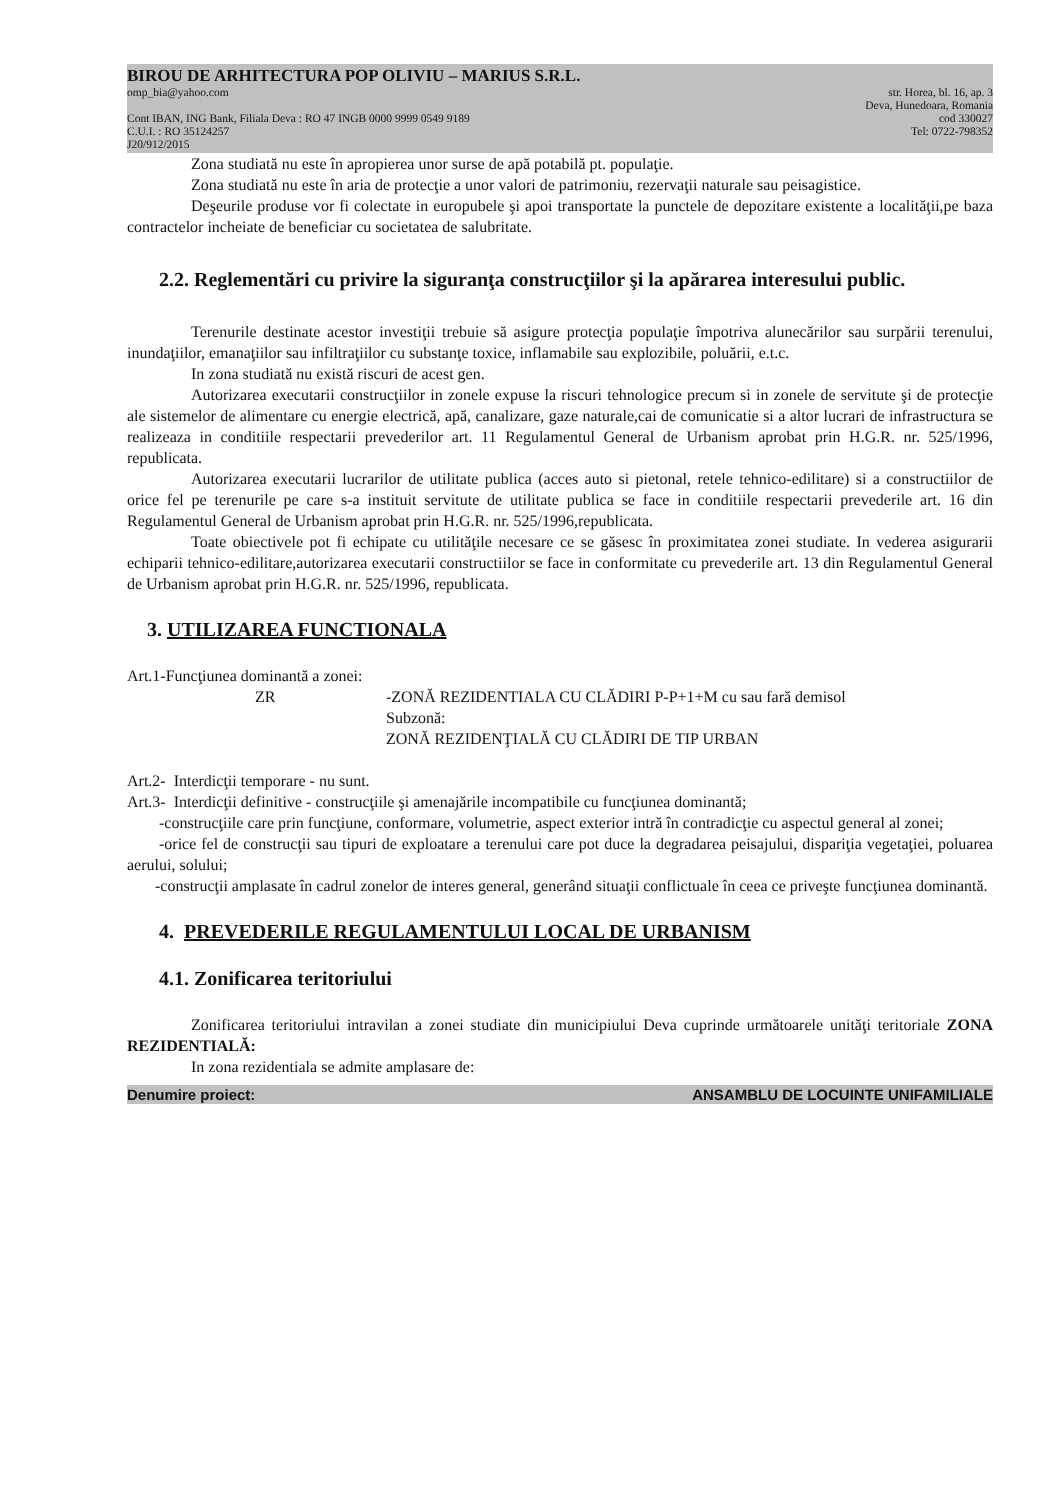BIROU DE ARHITECTURA POP OLIVIU – MARIUS S.R.L.
omp_bia@yahoo.com str. Horea, bl. 16, ap. 3
Deva, Hunedoara, Romania
Cont IBAN, ING Bank, Filiala Deva : RO 47 INGB 0000 9999 0549 9189 cod 330027
C.U.I. : RO 35124257 Tel: 0722-798352
J20/912/2015
Zona studiată nu este în apropierea unor surse de apă potabilă pt. populaţie.
Zona studiată nu este în aria de protecţie a unor valori de patrimoniu, rezervaţii naturale sau peisagistice.
Deşeurile produse vor fi colectate in europubele şi apoi transportate la punctele de depozitare existente a localităţii,pe baza contractelor incheiate de beneficiar cu societatea de salubritate.
2.2. Reglementări cu privire la siguranţa construcţiilor şi la apărarea interesului public.
Terenurile destinate acestor investiţii trebuie să asigure protecţia populaţie împotriva alunecărilor sau surpării terenului, inundaţiilor, emanaţiilor sau infiltraţiilor cu substanţe toxice, inflamabile sau explozibile, poluării, e.t.c.
In zona studiată nu există riscuri de acest gen.
Autorizarea executarii construcţiilor in zonele expuse la riscuri tehnologice precum si in zonele de servitute şi de protecţie ale sistemelor de alimentare cu energie electrică, apă, canalizare, gaze naturale,cai de comunicatie si a altor lucrari de infrastructura se realizeaza in conditiile respectarii prevederilor art. 11 Regulamentul General de Urbanism aprobat prin H.G.R. nr. 525/1996, republicata.
Autorizarea executarii lucrarilor de utilitate publica (acces auto si pietonal, retele tehnico-edilitare) si a constructiilor de orice fel pe terenurile pe care s-a instituit servitute de utilitate publica se face in conditiile respectarii prevederile art. 16 din Regulamentul General de Urbanism aprobat prin H.G.R. nr. 525/1996,republicata.
Toate obiectivele pot fi echipate cu utilităţile necesare ce se găsesc în proximitatea zonei studiate. In vederea asigurarii echiparii tehnico-edilitare,autorizarea executarii constructiilor se face in conformitate cu prevederile art. 13 din Regulamentul General de Urbanism aprobat prin H.G.R. nr. 525/1996, republicata.
3. UTILIZAREA FUNCTIONALA
Art.1-Funcţiunea dominantă a zonei:
ZR -ZONĂ REZIDENTIALA CU CLĂDIRI P-P+1+M cu sau fară demisol
Subzonă:
ZONĂ REZIDENŢIALĂ CU CLĂDIRI DE TIP URBAN
Art.2- Interdicţii temporare - nu sunt.
Art.3- Interdicţii definitive - construcţiile şi amenajările incompatibile cu funcţiunea dominantă;
-construcţiile care prin funcţiune, conformare, volumetrie, aspect exterior intră în contradicţie cu aspectul general al zonei;
-orice fel de construcţii sau tipuri de exploatare a terenului care pot duce la degradarea peisajului, dispariţia vegetaţiei, poluarea aerului, solului;
-construcţii amplasate în cadrul zonelor de interes general, generând situaţii conflictuale în ceea ce priveşte funcţiunea dominantă.
4. PREVEDERILE REGULAMENTULUI LOCAL DE URBANISM
4.1. Zonificarea teritoriului
Zonificarea teritoriului intravilan a zonei studiate din municipiului Deva cuprinde următoarele unităţi teritoriale ZONA REZIDENTIALĂ:
In zona rezidentiala se admite amplasare de:
Denumire proiect: ANSAMBLU DE LOCUINTE UNIFAMILIALE